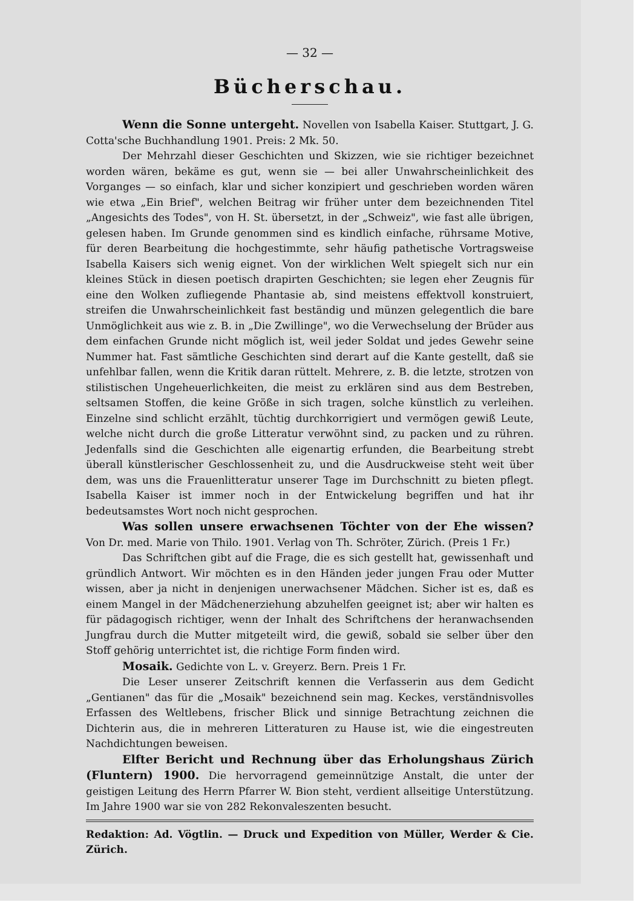— 32 —
Bücherschau.
Wenn die Sonne untergeht. Novellen von Isabella Kaiser. Stuttgart, J. G. Cotta'sche Buchhandlung 1901. Preis: 2 Mk. 50.
Der Mehrzahl dieser Geschichten und Skizzen, wie sie richtiger bezeichnet worden wären, bekäme es gut, wenn sie — bei aller Unwahrscheinlichkeit des Vorganges — so einfach, klar und sicher konzipiert und geschrieben worden wären wie etwa „Ein Brief", welchen Beitrag wir früher unter dem bezeichnenden Titel „Angesichts des Todes", von H. St. übersetzt, in der „Schweiz", wie fast alle übrigen, gelesen haben. Im Grunde genommen sind es kindlich einfache, rührsame Motive, für deren Bearbeitung die hochgestimmte, sehr häufig pathetische Vortragsweise Isabella Kaisers sich wenig eignet. Von der wirklichen Welt spiegelt sich nur ein kleines Stück in diesen poetisch drapirten Geschichten; sie legen eher Zeugnis für eine den Wolken zufliegende Phantasie ab, sind meistens effektvoll konstruiert, streifen die Unwahrscheinlichkeit fast beständig und münzen gelegentlich die bare Unmöglichkeit aus wie z. B. in „Die Zwillinge", wo die Verwechselung der Brüder aus dem einfachen Grunde nicht möglich ist, weil jeder Soldat und jedes Gewehr seine Nummer hat. Fast sämtliche Geschichten sind derart auf die Kante gestellt, daß sie unfehlbar fallen, wenn die Kritik daran rüttelt. Mehrere, z. B. die letzte, strotzen von stilistischen Ungeheuerlichkeiten, die meist zu erklären sind aus dem Bestreben, seltsamen Stoffen, die keine Größe in sich tragen, solche künstlich zu verleihen. Einzelne sind schlicht erzählt, tüchtig durchkorrigiert und vermögen gewiß Leute, welche nicht durch die große Litteratur verwöhnt sind, zu packen und zu rühren. Jedenfalls sind die Geschichten alle eigenartig erfunden, die Bearbeitung strebt überall künstlerischer Geschlossenheit zu, und die Ausdruckweise steht weit über dem, was uns die Frauenlitteratur unserer Tage im Durchschnitt zu bieten pflegt. Isabella Kaiser ist immer noch in der Entwickelung begriffen und hat ihr bedeutsamstes Wort noch nicht gesprochen.
Was sollen unsere erwachsenen Töchter von der Ehe wissen? Von Dr. med. Marie von Thilo. 1901. Verlag von Th. Schröter, Zürich. (Preis 1 Fr.)
Das Schriftchen gibt auf die Frage, die es sich gestellt hat, gewissenhaft und gründlich Antwort. Wir möchten es in den Händen jeder jungen Frau oder Mutter wissen, aber ja nicht in denjenigen unerwachsener Mädchen. Sicher ist es, daß es einem Mangel in der Mädchenerziehung abzuhelfen geeignet ist; aber wir halten es für pädagogisch richtiger, wenn der Inhalt des Schriftchens der heranwachsenden Jungfrau durch die Mutter mitgeteilt wird, die gewiß, sobald sie selber über den Stoff gehörig unterrichtet ist, die richtige Form finden wird.
Mosaik. Gedichte von L. v. Greyerz. Bern. Preis 1 Fr.
Die Leser unserer Zeitschrift kennen die Verfasserin aus dem Gedicht „Gentianen" das für die „Mosaik" bezeichnend sein mag. Keckes, verständnisvolles Erfassen des Weltlebens, frischer Blick und sinnige Betrachtung zeichnen die Dichterin aus, die in mehreren Litteraturen zu Hause ist, wie die eingestreuten Nachdichtungen beweisen.
Elfter Bericht und Rechnung über das Erholungshaus Zürich (Fluntern) 1900. Die hervorragend gemeinnützige Anstalt, die unter der geistigen Leitung des Herrn Pfarrer W. Bion steht, verdient allseitige Unterstützung. Im Jahre 1900 war sie von 282 Rekonvaleszenten besucht.
Redaktion: Ad. Vögtlin. — Druck und Expedition von Müller, Werder & Cie. Zürich.